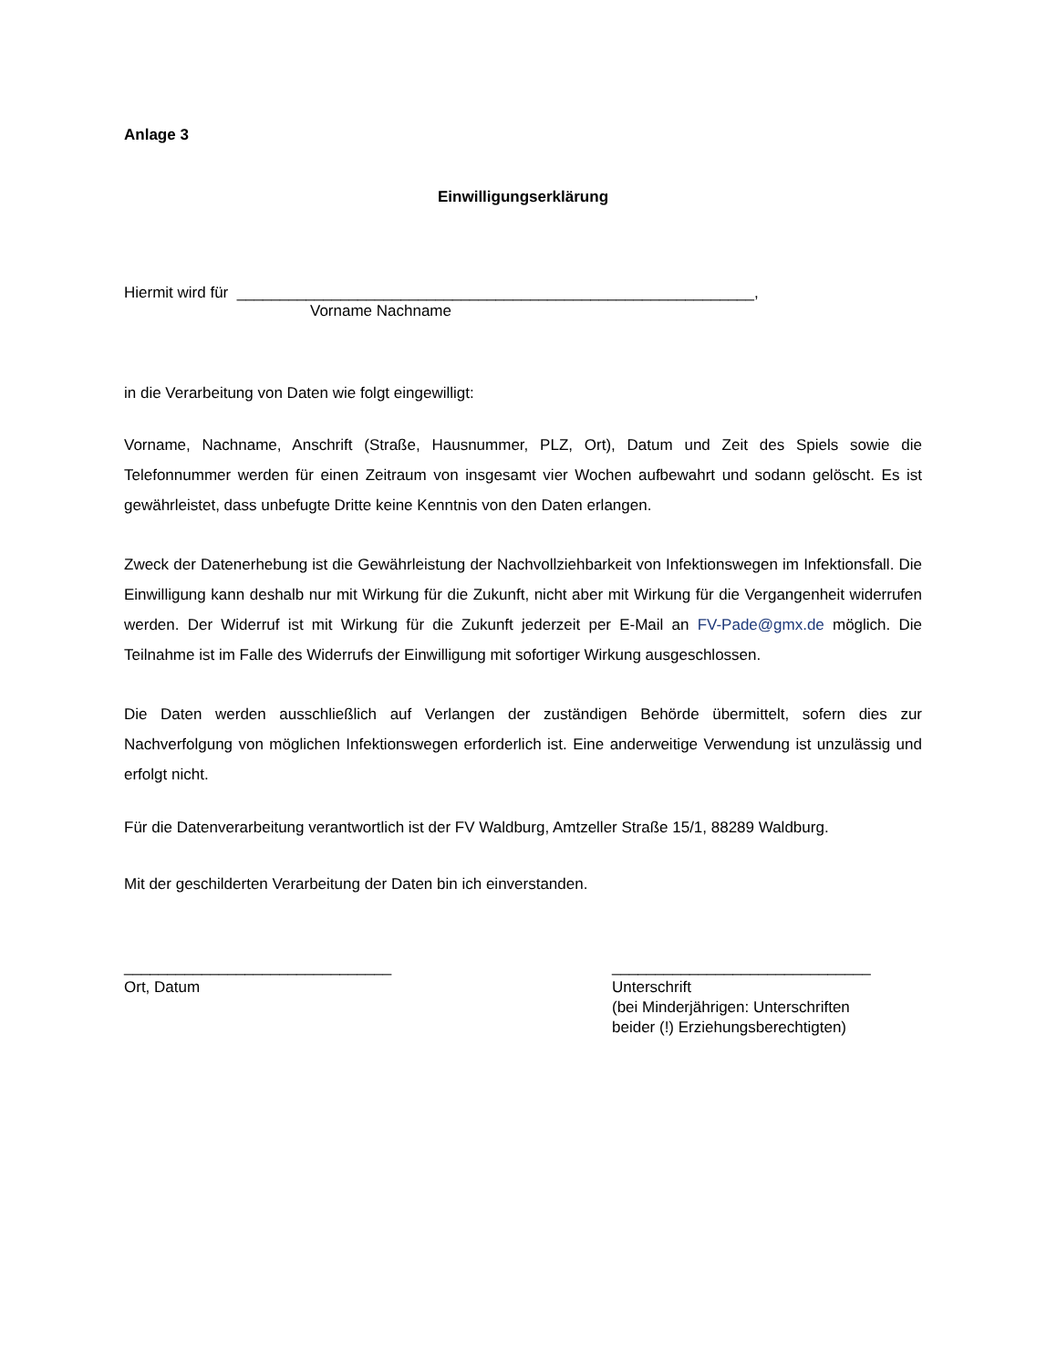Anlage 3
Einwilligungserklärung
Hiermit wird für ____________________________________________________________,
Vorname Nachname
in die Verarbeitung von Daten wie folgt eingewilligt:
Vorname, Nachname, Anschrift (Straße, Hausnummer, PLZ, Ort), Datum und Zeit des Spiels sowie die Telefonnummer werden für einen Zeitraum von insgesamt vier Wochen aufbewahrt und sodann gelöscht. Es ist gewährleistet, dass unbefugte Dritte keine Kenntnis von den Daten erlangen.
Zweck der Datenerhebung ist die Gewährleistung der Nachvollziehbarkeit von Infektionswegen im Infektionsfall. Die Einwilligung kann deshalb nur mit Wirkung für die Zukunft, nicht aber mit Wirkung für die Vergangenheit widerrufen werden. Der Widerruf ist mit Wirkung für die Zukunft jederzeit per E-Mail an FV-Pade@gmx.de möglich. Die Teilnahme ist im Falle des Widerrufs der Einwilligung mit sofortiger Wirkung ausgeschlossen.
Die Daten werden ausschließlich auf Verlangen der zuständigen Behörde übermittelt, sofern dies zur Nachverfolgung von möglichen Infektionswegen erforderlich ist. Eine anderweitige Verwendung ist unzulässig und erfolgt nicht.
Für die Datenverarbeitung verantwortlich ist der FV Waldburg, Amtzeller Straße 15/1, 88289 Waldburg.
Mit der geschilderten Verarbeitung der Daten bin ich einverstanden.
_______________________________
Ort, Datum
______________________________
Unterschrift
(bei Minderjährigen: Unterschriften
beider (!) Erziehungsberechtigten)